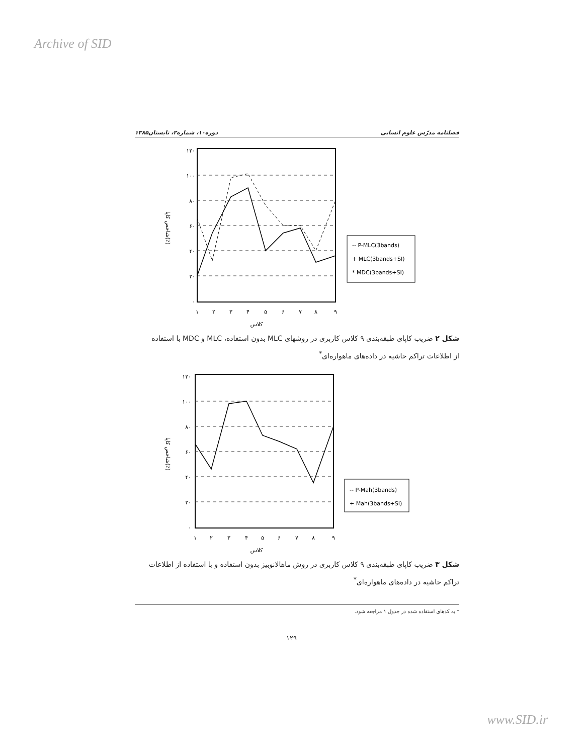Archive of SID
فصلنامه مدرّس علوم انسانی دوره۱۰، شماره۲، تابستان۱۳۸۵
شاخص کاپا(٪)
۱۲۰
۱۰۰
۸۰
۶۰
۴۰
۲۰
۰
۱
۲
۳
۴
۵
۶
۷
۸
۹
کلاس
-- P-MLC(3bands)
+ MLC(3bands+SI)
* MDC(3bands+SI)
شکل ۲ ضریب کاپای طبقه‌بندی ۹ کلاس کاربری در روشهای MLC بدون استفاده، MLC و MDC با استفاده از اطلاعات تراکم حاشیه در داده‌های ماهواره‌ای<sup>*</sup>
شاخص کاپا(٪)
۱۲۰
۱۰۰
۸۰
۶۰
۴۰
۲۰
۰
۱
۲
۳
۴
۵
۶
۷
۸
۹
کلاس
-- P-Mah(3bands)
+ Mah(3bands+SI)
شکل ۳ ضریب کاپای طبقه‌بندی ۹ کلاس کاربری در روش ماهالانوبیز بدون استفاده و با استفاده از اطلاعات تراکم حاشیه در داده‌های ماهواره‌ای<sup>*</sup>
* به کدهای استفاده شده در جدول ۱ مراجعه شود.
۱۲۹
www.SID.ir